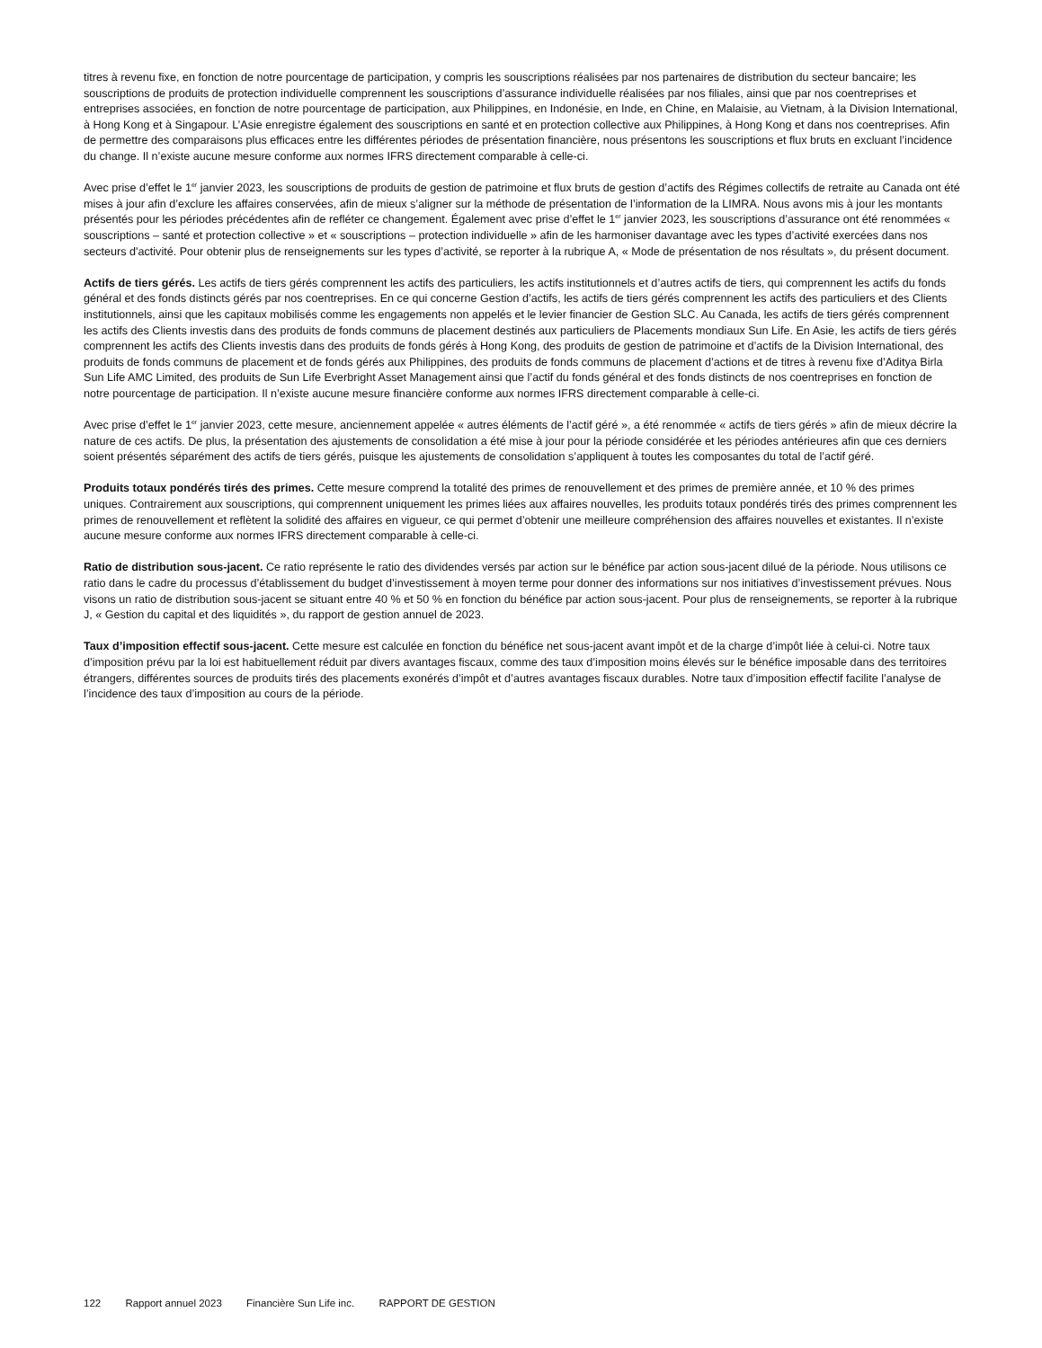titres à revenu fixe, en fonction de notre pourcentage de participation, y compris les souscriptions réalisées par nos partenaires de distribution du secteur bancaire; les souscriptions de produits de protection individuelle comprennent les souscriptions d’assurance individuelle réalisées par nos filiales, ainsi que par nos coentreprises et entreprises associées, en fonction de notre pourcentage de participation, aux Philippines, en Indonésie, en Inde, en Chine, en Malaisie, au Vietnam, à la Division International, à Hong Kong et à Singapour. L’Asie enregistre également des souscriptions en santé et en protection collective aux Philippines, à Hong Kong et dans nos coentreprises. Afin de permettre des comparaisons plus efficaces entre les différentes périodes de présentation financière, nous présentons les souscriptions et flux bruts en excluant l’incidence du change. Il n’existe aucune mesure conforme aux normes IFRS directement comparable à celle-ci.
Avec prise d’effet le 1<sup>er</sup> janvier 2023, les souscriptions de produits de gestion de patrimoine et flux bruts de gestion d’actifs des Régimes collectifs de retraite au Canada ont été mises à jour afin d’exclure les affaires conservées, afin de mieux s’aligner sur la méthode de présentation de l’information de la LIMRA. Nous avons mis à jour les montants présentés pour les périodes précédentes afin de refléter ce changement. Également avec prise d’effet le 1<sup>er</sup> janvier 2023, les souscriptions d’assurance ont été renommées « souscriptions – santé et protection collective » et « souscriptions – protection individuelle » afin de les harmoniser davantage avec les types d’activité exercées dans nos secteurs d'activité. Pour obtenir plus de renseignements sur les types d’activité, se reporter à la rubrique A, « Mode de présentation de nos résultats », du présent document.
Actifs de tiers gérés. Les actifs de tiers gérés comprennent les actifs des particuliers, les actifs institutionnels et d’autres actifs de tiers, qui comprennent les actifs du fonds général et des fonds distincts gérés par nos coentreprises. En ce qui concerne Gestion d’actifs, les actifs de tiers gérés comprennent les actifs des particuliers et des Clients institutionnels, ainsi que les capitaux mobilisés comme les engagements non appelés et le levier financier de Gestion SLC. Au Canada, les actifs de tiers gérés comprennent les actifs des Clients investis dans des produits de fonds communs de placement destinés aux particuliers de Placements mondiaux Sun Life. En Asie, les actifs de tiers gérés comprennent les actifs des Clients investis dans des produits de fonds gérés à Hong Kong, des produits de gestion de patrimoine et d’actifs de la Division International, des produits de fonds communs de placement et de fonds gérés aux Philippines, des produits de fonds communs de placement d’actions et de titres à revenu fixe d’Aditya Birla Sun Life AMC Limited, des produits de Sun Life Everbright Asset Management ainsi que l’actif du fonds général et des fonds distincts de nos coentreprises en fonction de notre pourcentage de participation. Il n’existe aucune mesure financière conforme aux normes IFRS directement comparable à celle-ci.
Avec prise d’effet le 1<sup>er</sup> janvier 2023, cette mesure, anciennement appelée « autres éléments de l’actif géré », a été renommée « actifs de tiers gérés » afin de mieux décrire la nature de ces actifs. De plus, la présentation des ajustements de consolidation a été mise à jour pour la période considérée et les périodes antérieures afin que ces derniers soient présentés séparément des actifs de tiers gérés, puisque les ajustements de consolidation s’appliquent à toutes les composantes du total de l’actif géré.
Produits totaux pondérés tirés des primes. Cette mesure comprend la totalité des primes de renouvellement et des primes de première année, et 10 % des primes uniques. Contrairement aux souscriptions, qui comprennent uniquement les primes liées aux affaires nouvelles, les produits totaux pondérés tirés des primes comprennent les primes de renouvellement et reflètent la solidité des affaires en vigueur, ce qui permet d’obtenir une meilleure compréhension des affaires nouvelles et existantes. Il n’existe aucune mesure conforme aux normes IFRS directement comparable à celle-ci.
Ratio de distribution sous-jacent. Ce ratio représente le ratio des dividendes versés par action sur le bénéfice par action sous-jacent dilué de la période. Nous utilisons ce ratio dans le cadre du processus d’établissement du budget d’investissement à moyen terme pour donner des informations sur nos initiatives d’investissement prévues. Nous visons un ratio de distribution sous-jacent se situant entre 40 % et 50 % en fonction du bénéfice par action sous-jacent. Pour plus de renseignements, se reporter à la rubrique J, « Gestion du capital et des liquidités », du rapport de gestion annuel de 2023.
Taux d’imposition effectif sous-jacent. Cette mesure est calculée en fonction du bénéfice net sous-jacent avant impôt et de la charge d’impôt liée à celui-ci. Notre taux d’imposition prévu par la loi est habituellement réduit par divers avantages fiscaux, comme des taux d’imposition moins élevés sur le bénéfice imposable dans des territoires étrangers, différentes sources de produits tirés des placements exonérés d’impôt et d’autres avantages fiscaux durables. Notre taux d’imposition effectif facilite l’analyse de l’incidence des taux d’imposition au cours de la période.
122 Rapport annuel 2023 Financière Sun Life inc. RAPPORT DE GESTION